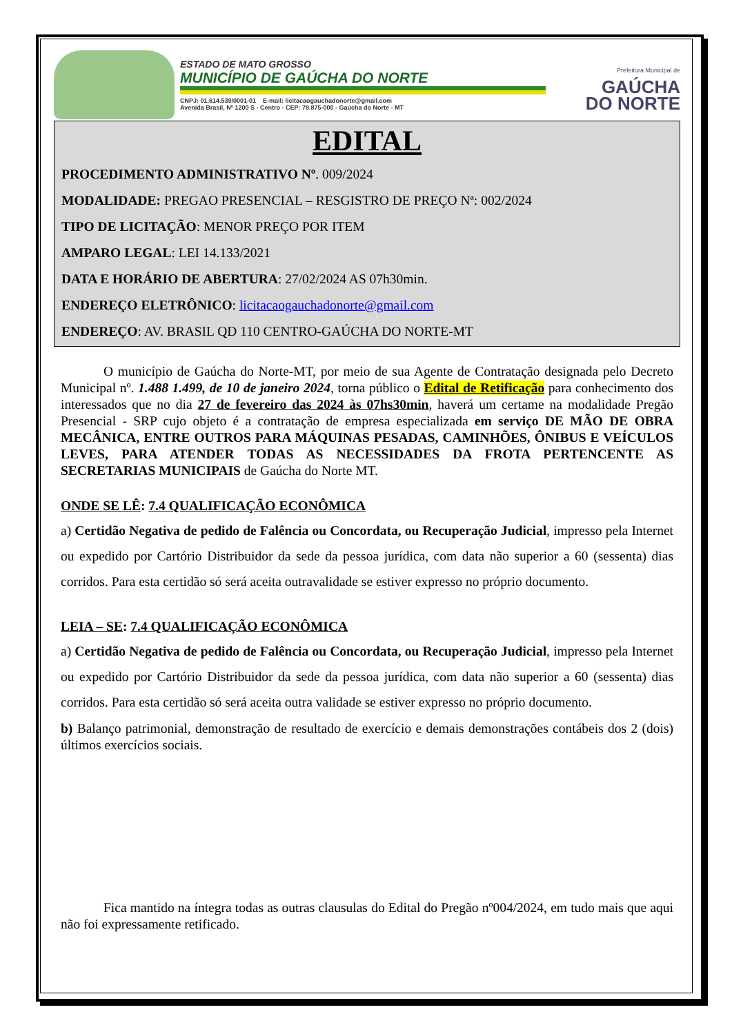ESTADO DE MATO GROSSO
MUNICÍPIO DE GAÚCHA DO NORTE
CNPJ: 01.614.539/0001-01 E-mail: licitacaogauchadonorte@gmail.com
Avenida Brasil, Nº 1200 S - Centro - CEP: 78.875-000 - Gaúcha do Norte - MT
Prefeitura Municipal de
GAÚCHA
DO NORTE
EDITAL
PROCEDIMENTO ADMINISTRATIVO Nº. 009/2024
MODALIDADE: PREGAO PRESENCIAL – RESGISTRO DE PREÇO Nª: 002/2024
TIPO DE LICITAÇÃO: MENOR PREÇO POR ITEM
AMPARO LEGAL: LEI 14.133/2021
DATA E HORÁRIO DE ABERTURA: 27/02/2024 AS 07h30min.
ENDEREÇO ELETRÔNICO: licitacaogauchadonorte@gmail.com
ENDEREÇO: AV. BRASIL QD 110 CENTRO-GAÚCHA DO NORTE-MT
O município de Gaúcha do Norte-MT, por meio de sua Agente de Contratação designada pelo Decreto Municipal nº. 1.488 1.499, de 10 de janeiro 2024, torna público o Edital de Retificação para conhecimento dos interessados que no dia 27 de fevereiro das 2024 às 07hs30min, haverá um certame na modalidade Pregão Presencial - SRP cujo objeto é a contratação de empresa especializada em serviço DE MÃO DE OBRA MECÂNICA, ENTRE OUTROS PARA MÁQUINAS PESADAS, CAMINHÕES, ÔNIBUS E VEÍCULOS LEVES, PARA ATENDER TODAS AS NECESSIDADES DA FROTA PERTENCENTE AS SECRETARIAS MUNICIPAIS de Gaúcha do Norte MT.
ONDE SE LÊ: 7.4 QUALIFICAÇÃO ECONÔMICA
a) Certidão Negativa de pedido de Falência ou Concordata, ou Recuperação Judicial, impresso pela Internet ou expedido por Cartório Distribuidor da sede da pessoa jurídica, com data não superior a 60 (sessenta) dias corridos. Para esta certidão só será aceita outravalidade se estiver expresso no próprio documento.
LEIA – SE: 7.4 QUALIFICAÇÃO ECONÔMICA
a) Certidão Negativa de pedido de Falência ou Concordata, ou Recuperação Judicial, impresso pela Internet ou expedido por Cartório Distribuidor da sede da pessoa jurídica, com data não superior a 60 (sessenta) dias corridos. Para esta certidão só será aceita outra validade se estiver expresso no próprio documento.
b) Balanço patrimonial, demonstração de resultado de exercício e demais demonstrações contábeis dos 2 (dois) últimos exercícios sociais.
Fica mantido na íntegra todas as outras clausulas do Edital do Pregão nº004/2024, em tudo mais que aqui não foi expressamente retificado.